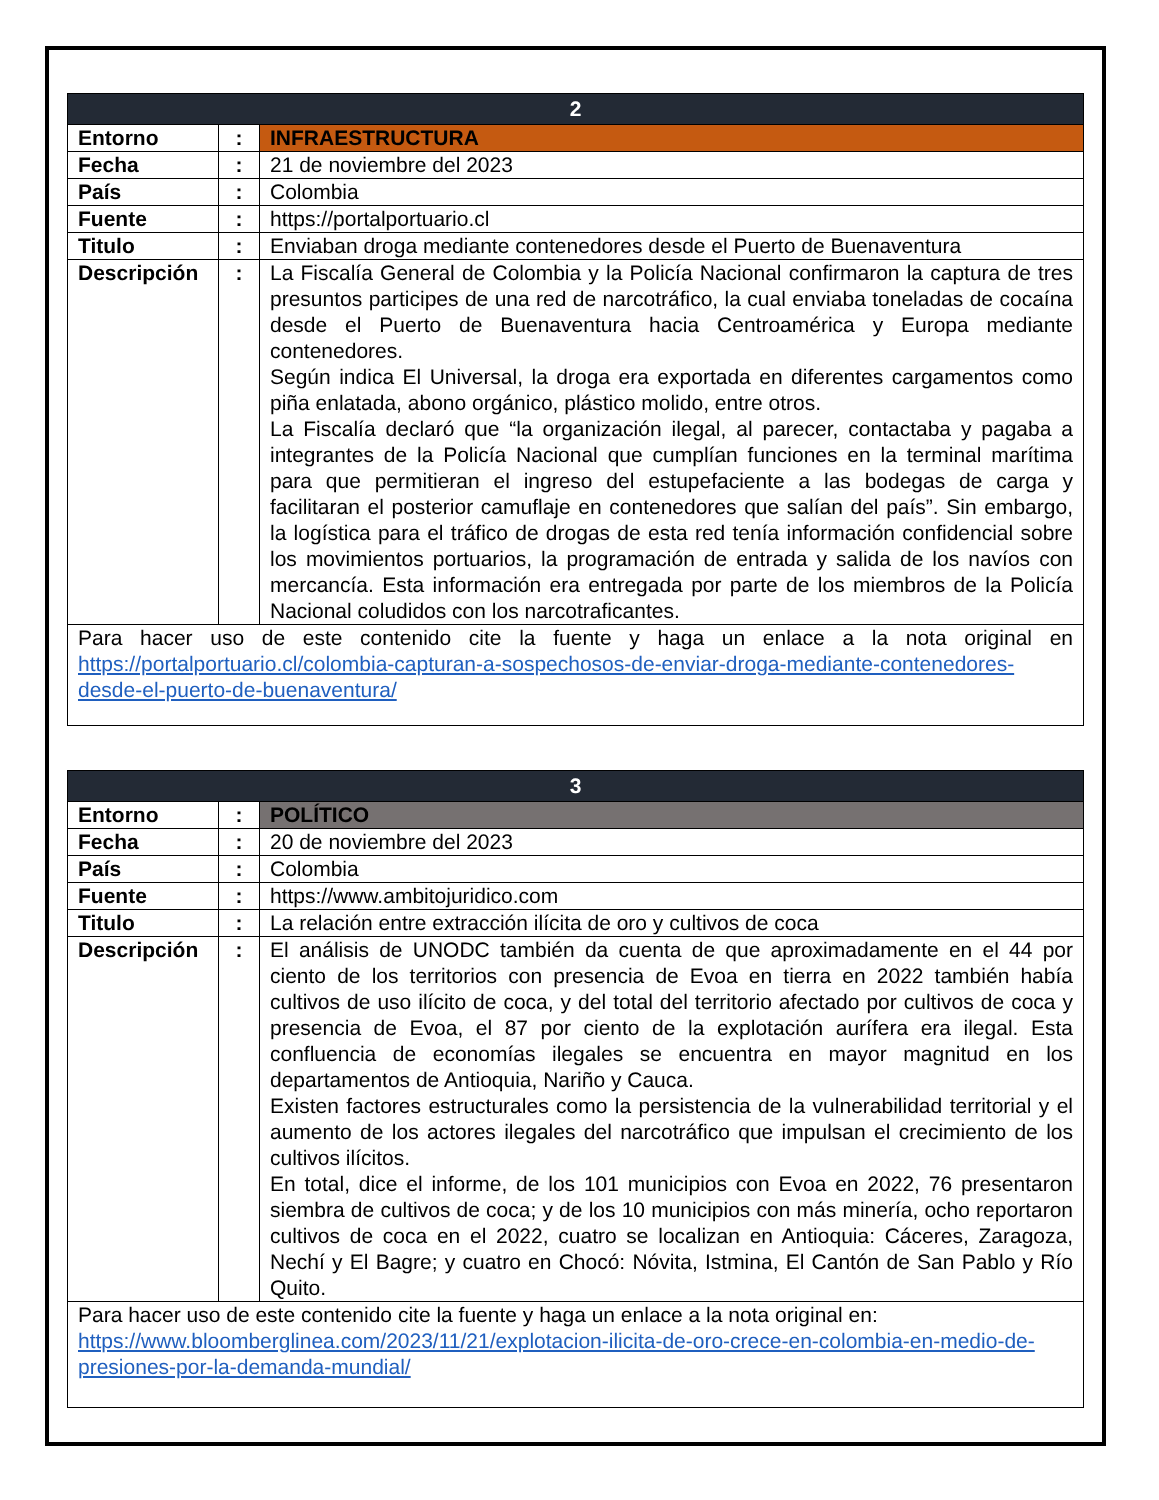| 2 | | |
| --- | --- | --- |
| Entorno | : | INFRAESTRUCTURA |
| Fecha | : | 21 de noviembre del 2023 |
| País | : | Colombia |
| Fuente | : | https://portalportuario.cl |
| Titulo | : | Enviaban droga mediante contenedores desde el Puerto de Buenaventura |
| Descripción | : | La Fiscalía General de Colombia y la Policía Nacional confirmaron la captura de tres presuntos participes de una red de narcotráfico, la cual enviaba toneladas de cocaína desde el Puerto de Buenaventura hacia Centroamérica y Europa mediante contenedores. Según indica El Universal, la droga era exportada en diferentes cargamentos como piña enlatada, abono orgánico, plástico molido, entre otros. La Fiscalía declaró que “la organización ilegal, al parecer, contactaba y pagaba a integrantes de la Policía Nacional que cumplían funciones en la terminal marítima para que permitieran el ingreso del estupefaciente a las bodegas de carga y facilitaran el posterior camuflaje en contenedores que salían del país”. Sin embargo, la logística para el tráfico de drogas de esta red tenía información confidencial sobre los movimientos portuarios, la programación de entrada y salida de los navíos con mercancía. Esta información era entregada por parte de los miembros de la Policía Nacional coludidos con los narcotraficantes. |
| Para hacer uso de este contenido cite la fuente y haga un enlace a la nota original en https://portalportuario.cl/colombia-capturan-a-sospechosos-de-enviar-droga-mediante-contenedores-desde-el-puerto-de-buenaventura/ | | |
| 3 | | |
| --- | --- | --- |
| Entorno | : | POLÍTICO |
| Fecha | : | 20 de noviembre del 2023 |
| País | : | Colombia |
| Fuente | : | https://www.ambitojuridico.com |
| Titulo | : | La relación entre extracción ilícita de oro y cultivos de coca |
| Descripción | : | El análisis de UNODC también da cuenta de que aproximadamente en el 44 por ciento de los territorios con presencia de Evoa en tierra en 2022 también había cultivos de uso ilícito de coca, y del total del territorio afectado por cultivos de coca y presencia de Evoa, el 87 por ciento de la explotación aurífera era ilegal. Esta confluencia de economías ilegales se encuentra en mayor magnitud en los departamentos de Antioquia, Nariño y Cauca. Existen factores estructurales como la persistencia de la vulnerabilidad territorial y el aumento de los actores ilegales del narcotráfico que impulsan el crecimiento de los cultivos ilícitos. En total, dice el informe, de los 101 municipios con Evoa en 2022, 76 presentaron siembra de cultivos de coca; y de los 10 municipios con más minería, ocho reportaron cultivos de coca en el 2022, cuatro se localizan en Antioquia: Cáceres, Zaragoza, Nechí y El Bagre; y cuatro en Chocó: Nóvita, Istmina, El Cantón de San Pablo y Río Quito. |
| Para hacer uso de este contenido cite la fuente y haga un enlace a la nota original en: https://www.bloomberglinea.com/2023/11/21/explotacion-ilicita-de-oro-crece-en-colombia-en-medio-de-presiones-por-la-demanda-mundial/ | | |